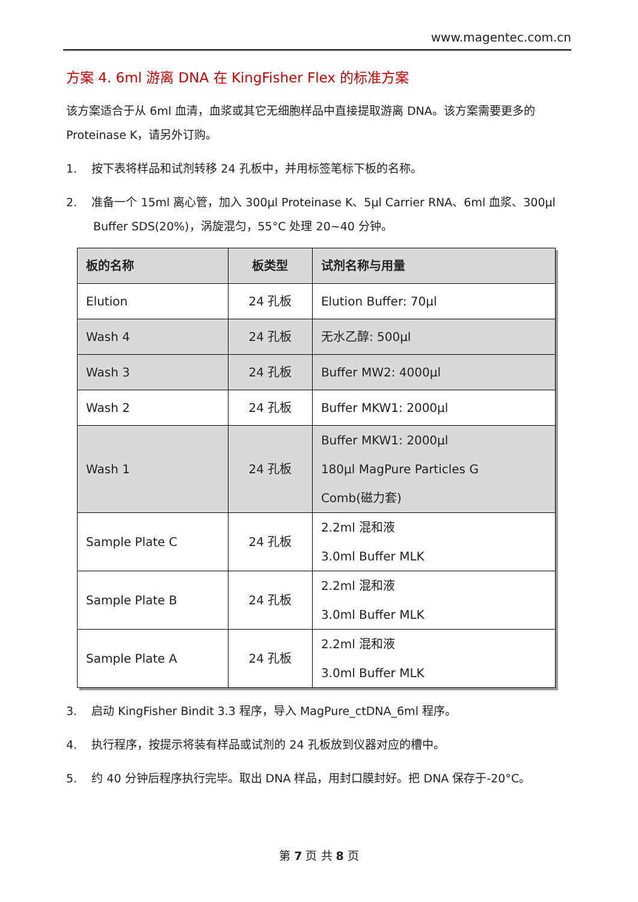www.magentec.com.cn
方案 4. 6ml 游离 DNA 在 KingFisher Flex 的标准方案
该方案适合于从 6ml 血清，血浆或其它无细胞样品中直接提取游离 DNA。该方案需要更多的 Proteinase K，请另外订购。
1. 按下表将样品和试剂转移 24 孔板中，并用标签笔标下板的名称。
2. 准备一个 15ml 离心管，加入 300µl Proteinase K、5µl Carrier RNA、6ml 血浆、300µl Buffer SDS(20%)，涡旋混匀，55°C 处理 20~40 分钟。
| 板的名称 | 板类型 | 试剂名称与用量 |
| --- | --- | --- |
| Elution | 24 孔板 | Elution Buffer: 70µl |
| Wash 4 | 24 孔板 | 无水乙醇: 500µl |
| Wash 3 | 24 孔板 | Buffer MW2: 4000µl |
| Wash 2 | 24 孔板 | Buffer MKW1: 2000µl |
| Wash 1 | 24 孔板 | Buffer MKW1: 2000µl 180µl MagPure Particles G Comb(磁力套) |
| Sample Plate C | 24 孔板 | 2.2ml 混和液 3.0ml Buffer MLK |
| Sample Plate B | 24 孔板 | 2.2ml 混和液 3.0ml Buffer MLK |
| Sample Plate A | 24 孔板 | 2.2ml 混和液 3.0ml Buffer MLK |
3. 启动 KingFisher Bindit 3.3 程序，导入 MagPure_ctDNA_6ml 程序。
4. 执行程序，按提示将装有样品或试剂的 24 孔板放到仪器对应的槽中。
5. 约 40 分钟后程序执行完毕。取出 DNA 样品，用封口膜封好。把 DNA 保存于-20°C。
第 7 页 共 8 页